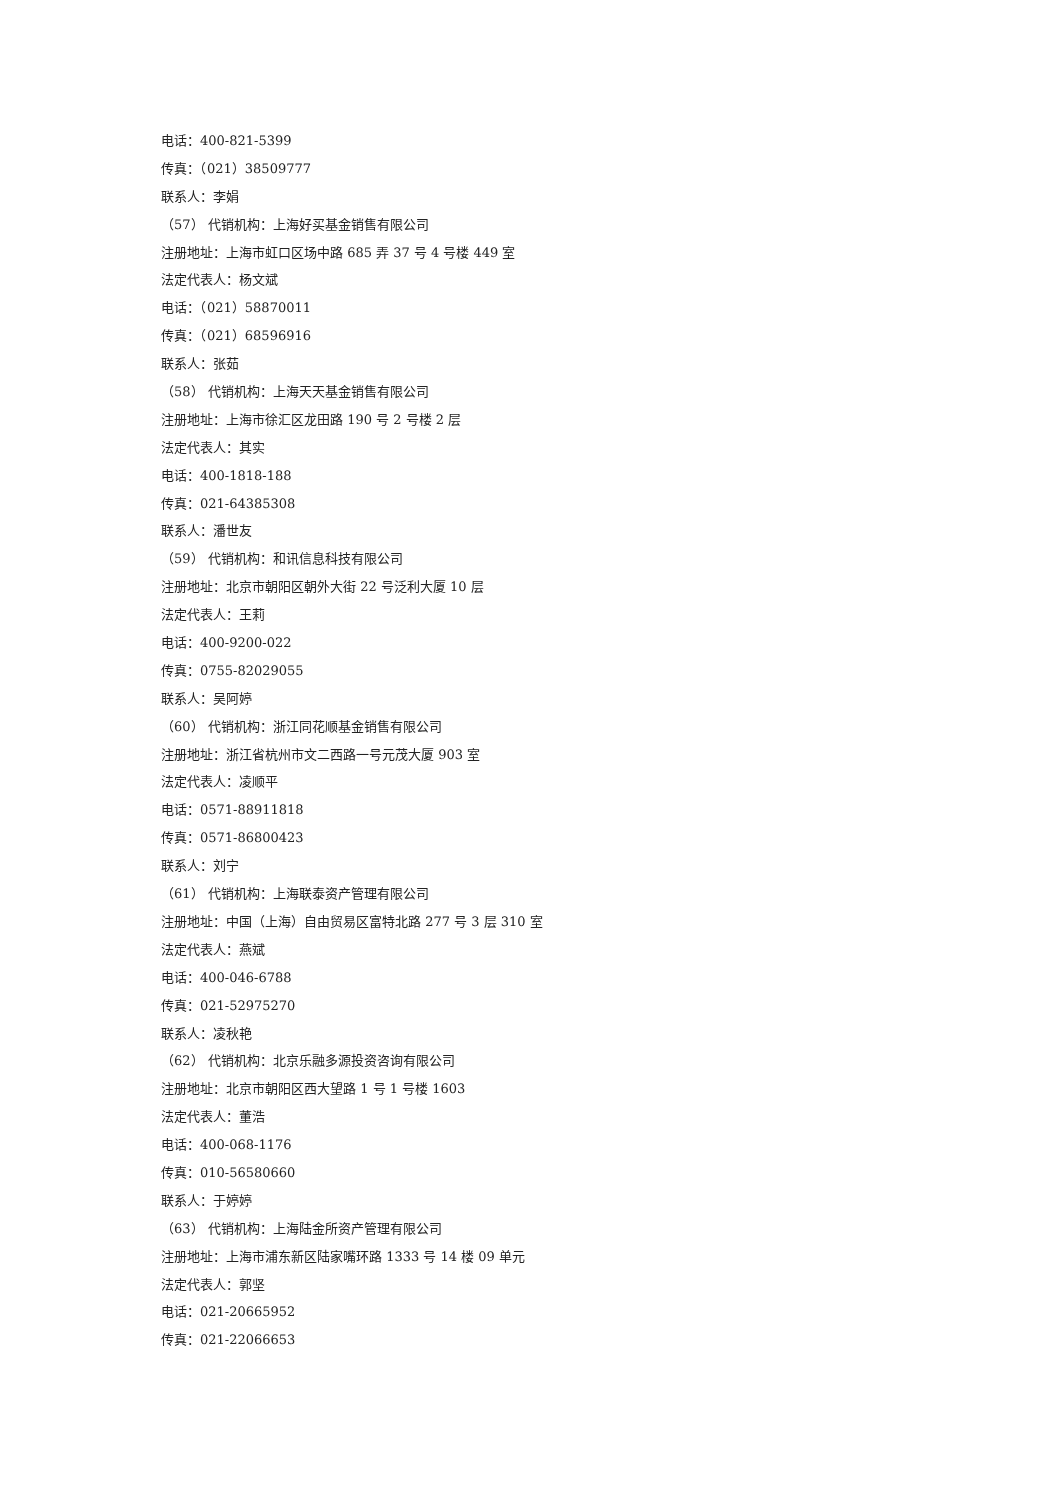电话：400-821-5399
传真：（021）38509777
联系人：李娟
（57） 代销机构：上海好买基金销售有限公司
注册地址：上海市虹口区场中路 685 弄 37 号 4 号楼 449 室
法定代表人：杨文斌
电话：（021）58870011
传真：（021）68596916
联系人：张茹
（58） 代销机构：上海天天基金销售有限公司
注册地址：上海市徐汇区龙田路 190 号 2 号楼 2 层
法定代表人：其实
电话：400-1818-188
传真：021-64385308
联系人：潘世友
（59） 代销机构：和讯信息科技有限公司
注册地址：北京市朝阳区朝外大街 22 号泛利大厦 10 层
法定代表人：王莉
电话：400-9200-022
传真：0755-82029055
联系人：吴阿婷
（60） 代销机构：浙江同花顺基金销售有限公司
注册地址：浙江省杭州市文二西路一号元茂大厦 903 室
法定代表人：凌顺平
电话：0571-88911818
传真：0571-86800423
联系人：刘宁
（61） 代销机构：上海联泰资产管理有限公司
注册地址：中国（上海）自由贸易区富特北路 277 号 3 层 310 室
法定代表人：燕斌
电话：400-046-6788
传真：021-52975270
联系人：凌秋艳
（62） 代销机构：北京乐融多源投资咨询有限公司
注册地址：北京市朝阳区西大望路 1 号 1 号楼 1603
法定代表人：董浩
电话：400-068-1176
传真：010-56580660
联系人：于婷婷
（63） 代销机构：上海陆金所资产管理有限公司
注册地址：上海市浦东新区陆家嘴环路 1333 号 14 楼 09 单元
法定代表人：郭坚
电话：021-20665952
传真：021-22066653